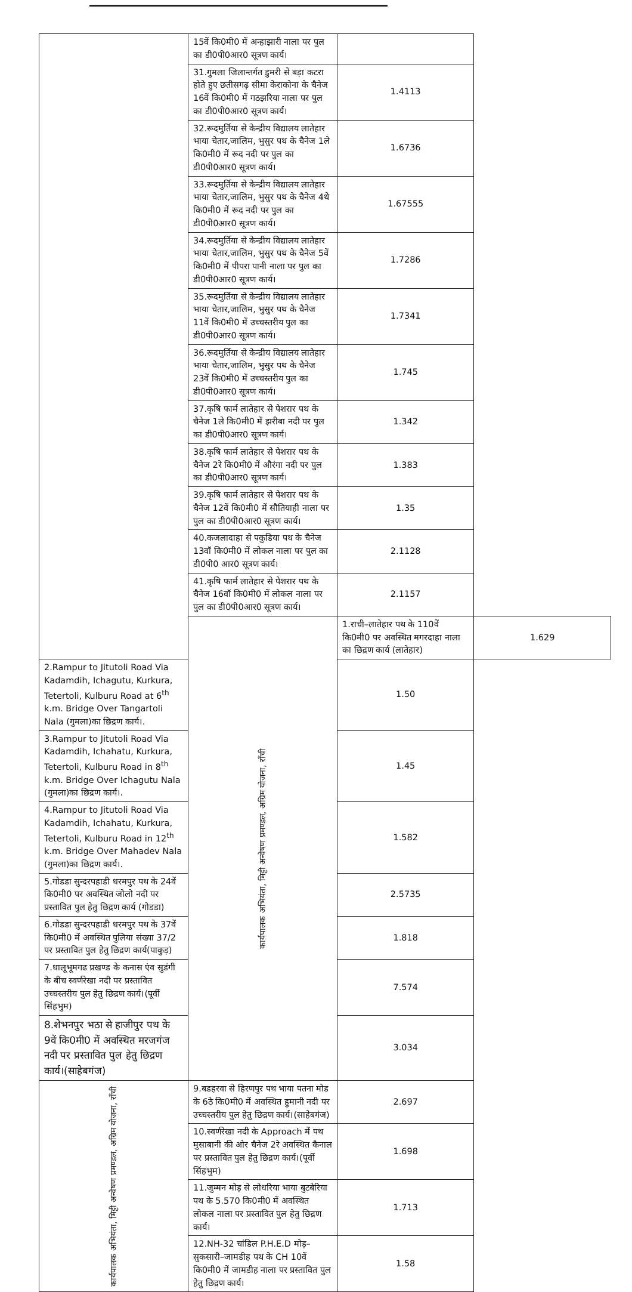| | 15वें कि0मी0 में अन्हाझारी नाला पर पुल का डी0पी0आर0 सूत्रण कार्य। | | |
| | 31.गुमला जिलान्तर्गत डुमरी से बड़ा कटरा होते हुए छतीसगढ़ सीमा केराकोना के चैनेज 16वें कि0मी0 में गठझरिया नाला पर पुल का डी0पी0आर0 सूत्रण कार्य। | 1.4113 | |
| | 32.रूदमुर्तिया से केन्द्रीय विद्यालय लातेहार भाया चेतार,जालिम, भुसुर पथ के चैनेज 1ले कि0मी0 में रूद नदी पर पुल का डी0पी0आर0 सूत्रण कार्य। | 1.6736 | |
| | 33.रूदमुर्तिया से केन्द्रीय विद्यालय लातेहार भाया चेतार,जालिम, भुसुर पथ के चैनेज 4थे कि0मी0 में रूद नदी पर पुल का डी0पी0आर0 सूत्रण कार्य। | 1.67555 | |
| | 34.रूदमुर्तिया से केन्द्रीय विद्यालय लातेहार भाया चेतार,जालिम, भुसुर पथ के चैनेज 5वें कि0मी0 में पीपरा पानी नाला पर पुल का डी0पी0आर0 सूत्रण कार्य। | 1.7286 | |
| | 35.रूदमुर्तिया से केन्द्रीय विद्यालय लातेहार भाया चेतार,जालिम, भुसुर पथ के चैनेज 11वें कि0मी0 में उच्चस्तरीय पुल का डी0पी0आर0 सूत्रण कार्य। | 1.7341 | |
| | 36.रूदमुर्तिया से केन्द्रीय विद्यालय लातेहार भाया चेतार,जालिम, भुसुर पथ के चैनेज 23वें कि0मी0 में उच्चस्तरीय पुल का डी0पी0आर0 सूत्रण कार्य। | 1.745 | |
| | 37.कृषि फार्म लातेहार से पेशरार पथ के चैनेज 1ले कि0मी0 में झरीबा नदी पर पुल का डी0पी0आर0 सूत्रण कार्य। | 1.342 | |
| | 38.कृषि फार्म लातेहार से पेशरार पथ के चैनेज 2रे कि0मी0 में औरंगा नदी पर पुल का डी0पी0आर0 सूत्रण कार्य। | 1.383 | |
| | 39.कृषि फार्म लातेहार से पेशरार पथ के चैनेज 12वें कि0मी0 में सौतियाही नाला पर पुल का डी0पी0आर0 सूत्रण कार्य। | 1.35 | |
| | 40.कजलादाहा से पकुडिया पथ के चैनेज 13वॉ कि0मी0 में लोकल नाला पर पुल का डी0पी0 आर0 सूत्रण कार्य। | 2.1128 | |
| | 41.कृषि फार्म लातेहार से पेशरार पथ के चैनेज 16वॉ कि0मी0 में लोकल नाला पर पुल का डी0पी0आर0 सूत्रण कार्य। | 2.1157 | |
| | कार्यपालक अभियंता, मिट्टी अन्वेषण प्रमण्डल, अग्रिम योजना, रॉंची | 1.राची–लातेहार पथ के 110वें कि0मी0 पर अवस्थित मगरदाहा नाला का छिद्रण कार्य (लातेहार) | 1.629 |
| 2.Rampur to Jitutoli Road Via Kadamdih, Ichagutu, Kurkura, Tetertoli, Kulburu Road at 6<sup>th</sup> k.m. Bridge Over Tangartoli Nala (गुमला)का छिद्रण कार्य।. | | 1.50 | |
| 3.Rampur to Jitutoli Road Via Kadamdih, Ichahatu, Kurkura, Tetertoli, Kulburu Road in 8<sup>th</sup> k.m. Bridge Over Ichagutu Nala (गुमला)का छिद्रण कार्य।. | | 1.45 | |
| 4.Rampur to Jitutoli Road Via Kadamdih, Ichahatu, Kurkura, Tetertoli, Kulburu Road in 12<sup>th</sup> k.m. Bridge Over Mahadev Nala (गुमला)का छिद्रण कार्य।. | | 1.582 | |
| 5.गोडडा सुन्दरपहाडी धरमपुर पथ के 24वें कि0मी0 पर अवस्थित जोलो नदी पर प्रस्तावित पुल हेतु छिद्रण कार्य (गोडडा) | | 2.5735 | |
| 6.गोडडा सुन्दरपहाडी धरमपुर पथ के 37वें कि0मी0 में अवस्थित पुलिया संख्या 37/2 पर प्रस्तावित पुल हेतु छिद्रण कार्य(पाकुड़) | | 1.818 | |
| 7.धालूभूमगढ प्रखण्ड के कनास एंव सुडंगी के बीच स्वर्णरेखा नदी पर प्रस्तावित उच्चस्तरीय पुल हेतु छिद्रण कार्य।(पूर्वी सिंहभुम) | | 7.574 | |
| 8.शेभनपुर भठा से हाजीपुर पथ के 9वें कि0मी0 में अवस्थित मरजगंज नदी पर प्रस्तावित पुल हेतु छिद्रण कार्य।(साहेबगंज) | | 3.034 | |
| कार्यपालक अभियंता, मिट्टी अन्वेषण प्रमण्डल, अग्रिम योजना, रॉंची | 9.बडहरवा से हिरणपुर पथ भाया पतना मोड के 6ठे कि0मी0 में अवस्थित हुमानी नदी पर उच्चस्तरीय पुल हेतु छिद्रण कार्य।(साहेबगंज) | 2.697 | |
| | 10.स्वर्णरेखा नदी के Approach में पथ मुसाबानी की ओर चैनेज 2रे अवस्थित कैनाल पर प्रस्तावित पुल हेतु छिद्रण कार्य।(पूर्वी सिंहभुम) | 1.698 | |
| | 11.जुम्मन मोड़ से लोधरिया भाया बुटबेरिया पथ के 5.570 कि0मी0 में अवस्थित लोकल नाला पर प्रस्तावित पुल हेतु छिद्रण कार्य। | 1.713 | |
| | 12.NH-32 चांडिल P.H.E.D मोड़–सुकसारी–जामडीह पथ के CH 10वें कि0मी0 में जामडीह नाला पर प्रस्तावित पुल हेतु छिद्रण कार्य। | 1.58 | |